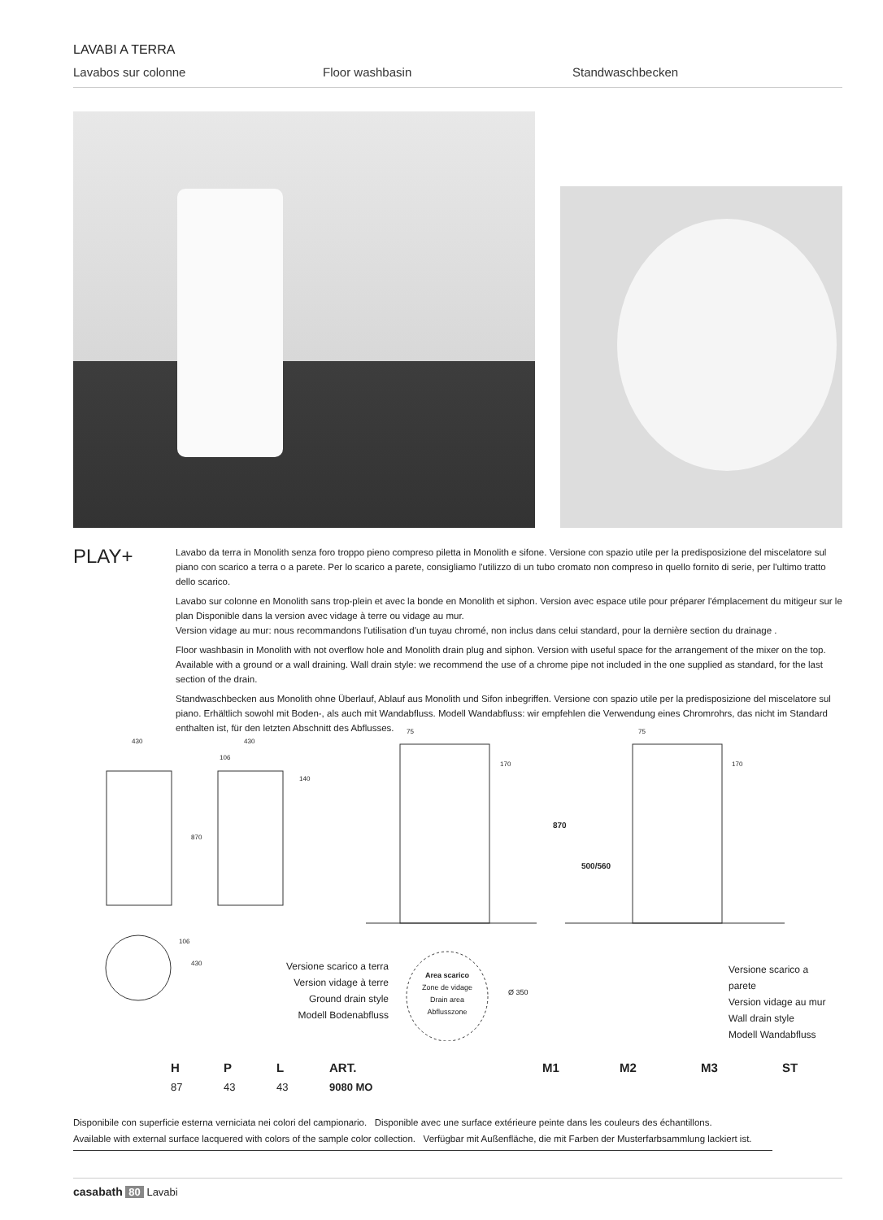LAVABI A TERRA
Lavabos sur colonne Floor washbasin Standwaschbecken
PLAY+
Lavabo da terra in Monolith senza foro troppo pieno compreso piletta in Monolith e sifone. Versione con spazio utile per la predisposizione del miscelatore sul piano con scarico a terra o a parete. Per lo scarico a parete, consigliamo l'utilizzo di un tubo cromato non compreso in quello fornito di serie, per l'ultimo tratto dello scarico.
Lavabo sur colonne en Monolith sans trop-plein et avec la bonde en Monolith et siphon. Version avec espace utile pour préparer l'émplacement du mitigeur sur le plan Disponible dans la version avec vidage à terre ou vidage au mur.
Version vidage au mur: nous recommandons l'utilisation d'un tuyau chromé, non inclus dans celui standard, pour la dernière section du drainage .
Floor washbasin in Monolith with not overflow hole and Monolith drain plug and siphon. Version with useful space for the arrangement of the mixer on the top. Available with a ground or a wall draining. Wall drain style: we recommend the use of a chrome pipe not included in the one supplied as standard, for the last section of the drain.
Standwaschbecken aus Monolith ohne Überlauf, Ablauf aus Monolith und Sifon inbegriffen. Versione con spazio utile per la predisposizione del miscelatore sul piano. Erhältlich sowohl mit Boden-, als auch mit Wandabfluss. Modell Wandabfluss: wir empfehlen die Verwendung eines Chromrohrs, das nicht im Standard enthalten ist, für den letzten Abschnitt des Abflusses.
430 430
106
140
870
75
170
870
500/560
75
170
106
430 Versione scarico a terra
Version vidage à terre
Ground drain style
Modell Bodenabfluss
Area scarico
Zone de vidage
Drain area
Abflusszone
Ø 350
Versione scarico a parete
Version vidage au mur
Wall drain style
Modell Wandabfluss
| H | P | L | ART. | M1 | M2 | M3 | ST |
| --- | --- | --- | --- | --- | --- | --- | --- |
| 87 | 43 | 43 | 9080 MO | | | | |
Disponibile con superficie esterna verniciata nei colori del campionario. Disponible avec une surface extérieure peinte dans les couleurs des échantillons.
Available with external surface lacquered with colors of the sample color collection. Verfügbar mit Außenfläche, die mit Farben der Musterfarbsammlung lackiert ist.
casabath 80 Lavabi